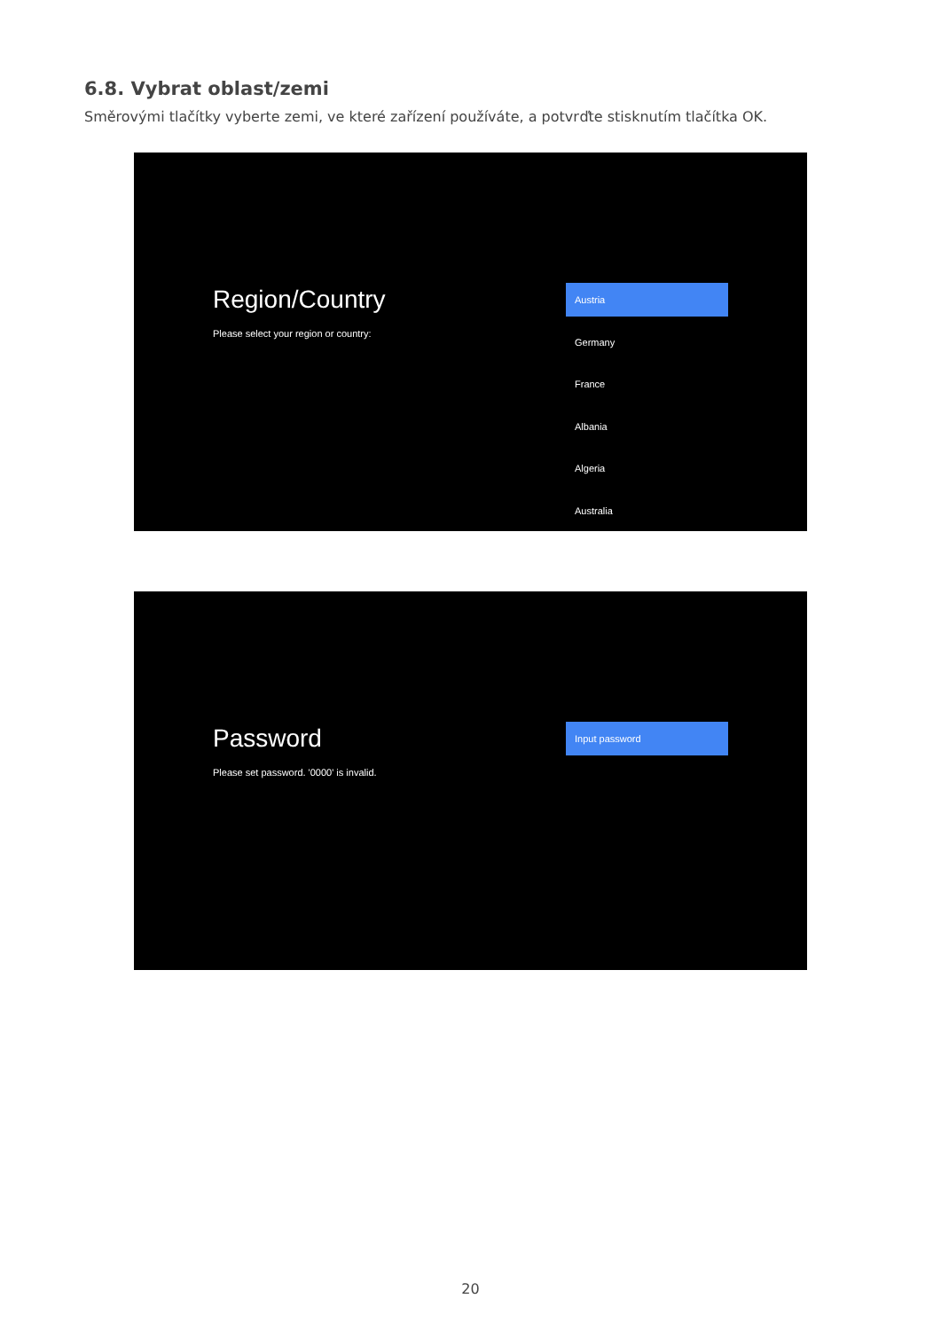6.8. Vybrat oblast/zemi
Směrovými tlačítky vyberte zemi, ve které zařízení používáte, a potvrďte stisknutím tlačítka OK.
Region/Country
Please select your region or country:
Austria
Germany
France
Albania
Algeria
Australia
Password
Please set password. '0000' is invalid.
Input password
20